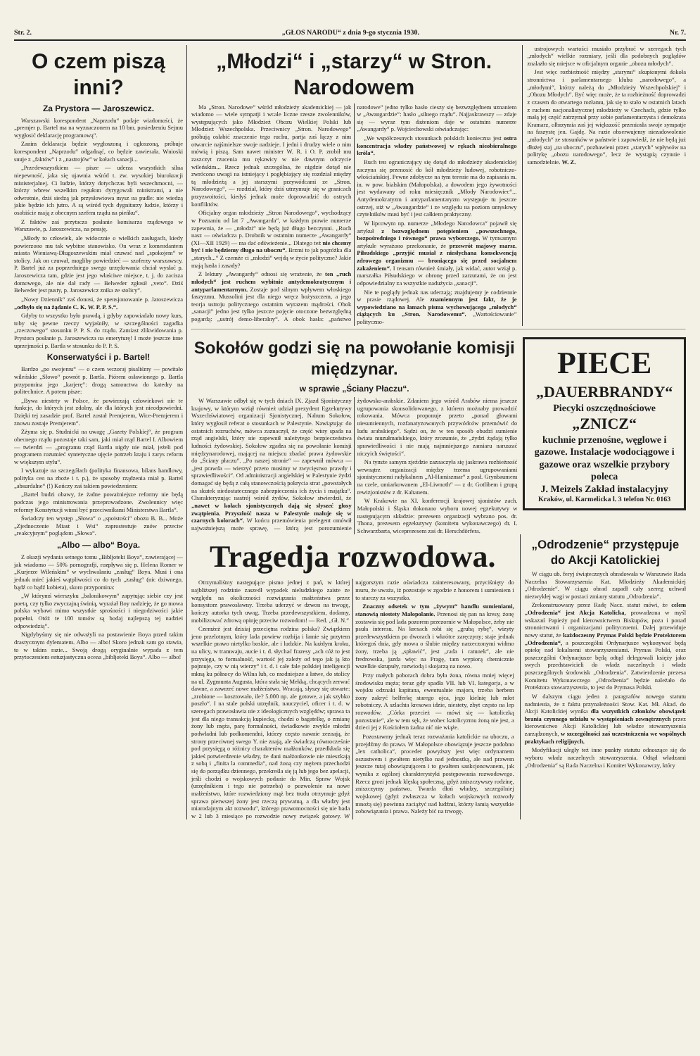Str. 2. „GŁOS NARODU“ z dnia 9-go stycznia 1930. Nr. 7.
O czem piszą inni?
Za Prystora — Jaroszewicz.
Warszawski korespondent „Naprzodu“ podaje wiadomości, że „premjer p. Bartel ma na wyznaczonem na 10 bm. posiedzeniu Sejmu wygłosić deklarację programową“.
Zanim deklaracja będzie wygłoszoną i ogłoszoną, próbuje korespondent „Naprzodu“ odgadnąć, co będzie zawierała. Wnioski snuje z „faktów“ i z „nastrojów“ w kołach sanacji...
„Przedewszystkiem — pisze — uderza wszystkich silna niepewność, jaka się ujawnia wśród t. zw. wysokiej biurokracji ministerjalnej. Ci ludzie, którzy dotychczas byli wszechmocni, — którzy wbrew wszelkim regułom dyrygowali ministrami, a nie odwrotnie, dziś siedzą jak przysłowiowa mysz na pudle: nie wiedzą jakie będzie ich jutro. A są wśród tych dygnitarzy ludzie, którzy i osobiście mają z obecnym szefem rządu na pieńku“.
Z faktów zaś przytacza posłanie komisarza rządowego w Warszawie, p. Jaroszewicza, na pensję.
„Młody to człowiek, ale widocznie o wielkich zasługach, kiedy powierzono mu tak wybitne stanowisko. On wraz z komendantem miasta Wieniawą-Długoszewskim miał czuwać nad „spokojem“ w stolicy. Jak on czuwał, mogliby powiedzieć — szoferzy warszawscy. P. Bartel już za poprzedniego swego urzędowania chciał wysłać p. Jaroszewicza tam, gdzie jest jego właściwe miejsce, t. j. do zacisza domowego, ale nie dał rady — Belweder zgłosił „veto“. Dziś Belweder jest pusty, p. Jaroszewicz znika ze stolicy“.
„Nowy Dziennik“ zaś donosi, że spensjonowanie p. Jaroszewicza „odbyło się na żądanie C. K. W. P. P. S.“.
Gdyby to wszystko było prawdą, i gdyby zapowiadało nowy kurs, toby się pewne rzeczy wyjaśniły, w szczególności zagadka „rzeczowego“ stosunku P. P. S. do rządu. Zamiast zlikwidowania p. Prystora posłanie p. Jaroszewicza na emeryturę! I może jeszcze inne uprzejmości p. Bartla w stosunku do P. P. S.
Konserwatyści i p. Bartel!
Bardzo „po swojemu“ — o czem wczoraj pisaliśmy — powitało wileńskie „Słowo“ powrót p. Bartla. Piórem osławionego p. Bartla przypomina jego „karjerę“: drogą samouctwa do katedry na politechnice. A potem pisze:
„Bywa niestety w Polsce, że powierzają człowiekowi nie te funkcje, do których jest zdolny, ale dla których jest nieodpowiedni. Dzięki tej zasadzie prof. Bartel został Premjerem, Wice-Premjerem i znowu zostaje Premjerem“.
Żżyma się p. Studnicki na uwagę „Gazety Polskiej“, że program obecnego rządu pozostaje taki sam, jaki miał rząd Bartel I. Albowiem — twierdzi — „programu rząd Bartla nigdy nie miał, jeżeli pod programem rozumieć syntetyczne ujęcie potrzeb kraju i zarys reform w większym stylu“.
I wykazuje na szczegółach (polityka finansowa, bilans handlowy, polityka cen na zboże i t. p.), że sposoby rządzenia miał p. Bartel „absurdalne“ (!) Kończy zaś takiem powiedzeniem:
„Bartel budzi obawy, że żadne poważniejsze reformy nie będą podczas jego ministrowania przeprowadzone. Zwolennicy więc reformy Konstytucji winni być przeciwnikami Ministerstwa Bartla“.
Świadczy ten występ „Słowa“ o „spoistości“ obozu B. B... Może „Zjednoczenie Miast i Wsi“ zaprostestuje znów przeciw „reakcyjnym“ poglądom „Słowa“.
„Albo — albo“ Boya.
Z okazji wydania setnego tomu „Bibljoteki Boya“, zawierającej — jak wiadomo — 50% pornografji, rozpływa się p. Helena Romer w „Kurjerze Wileńskim“ w wychwalaniu „zasług“ Boya. Musi i ona jednak mieć jakieś wątpliwości co do tych „zasług“ (nic dziwnego, bądź co bądź kobieta), skoro przypomina:
„W którymś wierszyku „balonikowym“ zapytując siebie czy jest poetą, czy tylko zwyczajną świnią, wyrażał Boy nadzieję, że go mowa polska wybawi mimo wszystkie sprośności i niegodziwości jakie popełni. Otóż te 100 tomów są bodaj najlepszą tej nadziei odpowiedzią“.
Nigdybyśmy się nie odważyli na postawienie Boya przed takim drastycznym dylematem. Albo — albo! Skoro jednak sam go stawia, to w takim razie... Swoją drogą oryginalnie wypada z tem przytoczeniem entuzjastyczna ocena „bibljoteki Boya“. Albo — albo!
„Młodzi“ i „starzy“ w Stron. Narodowem
Ma „Stron. Narodowe“ wśród młodzieży akademickiej — jak wiadomo — wiele sympatji i wcale liczne rzesze zwolenników, występujących jako Młodzież Obozu Wielkiej Polski lub Młodzież Wszechpolska. Przeciwnicy „Stron. Narodowego“ próbują osłabić znaczenie tego ruchu, partja zaś łączy z nim otwarcie najśmielsze swoje nadzieje. I jedni i drudzy wiele o nim mówią i piszą. Sam nawet minister W. R. i O. P. zrobił mu zaszczyt rzucenia mu rękawicy w nie dawnym odczycie wileńskim... Rzecz jednak szczególna, że nigdzie dotąd nie zwrócono uwagi na istniejący i pogłębiający się rozdział między tą młodzieżą a jej starszymi przywódcami ze „Stron. Narodowego“, — rozdział, który dziś utrzymuje się w granicach przyzwoitości, kiedyś jednak może doprowadzić do ostrych konfliktów.
Oficjalny organ młodzieży „Stron Narodowego“, wychodzący w Poznaniu od lat 7 „Awangarda“, w każdym prawie numerze zapewnia, że — „młodzi“ nie będą już długo bezczynni. „Ruch nasz — oświadcza p. Drobnik w ostatnim numerze „Awangardy“ (XI—XII 1929) — ma dać odświeżenie... Dlatego też nie chcemy być i nie będziemy długo na uboczu“. Brzmi to jak pogróżka dla „starych...“ Z czemże ci „młodzi“ wejdą w życie polityczne? Jakie mają hasła i zasady?
Z lektury „Awangardy“ odnosi się wrażenie, że ten „ruch młodych“ jest ruchem wybitnie antydemokratycznym i antyparlamentarnym. Zostaje pod silnym wpływem włoskiego faszyzmu. Mussolini jest dla niego wręcz bożyszczem, a jego teorja ustroju politycznego ostatnim wyrazem mądrości. Obok „sanacji“ jedno jest tylko jeszcze pojęcie otoczone bezwzględną pogardą: „ustrój demo-liberalny“. A obok hasła: „państwo narodowe“ jedno tylko hasło cieszy się bezwzględnem uznaniem w „Awangardzie“: hasło „silnego rządu“. Najjaskrawszy — zdaje się — wyraz tym dażeniom daje w ostatnim numerze „Awangardy“ p. Wojciechowski oświadczając:
„We współczesnych stosunkach polskich konieczna jest ostra koncentracja władzy państwowej w rękach nieobieralnego króla“.
Ruch ten ograniczający się dotąd do młodzieży akademickiej zaczyna się przenosić do kół młodzieży ludowej, robotniczo-włościańskiej. Pewne zdobycze na tym terenie ma do zapisania m. in. w pow. bialskim (Małopolska), a dowodem jego żywotności jest wydawany od roku miesięcznik „Młody Narodowiec“... Antydemokratyzm i antyparlamentaryzm występuje tu jeszcze ostrzej, niż w „Awangardzie“ i ze względu na poziom umysłowy czytelników musi być i jest całkiem praktyczny.
W lipcowym np. numerze „Młodego Narodowca“ pojawił się artykuł z bezwzględnem potępieniem „powszechnego, bezpośredniego i równego“ prawa wyborczego. W tymsamym artykule wyrażono przekonanie, że przewrót majowy marsz. Piłsudskiego „przyjść musiał z niesłychana konsekwencją zdrowego organizmu — broniącego się przed socjalnem zakażeniem“. I tensam również śmiały, jak widać, autor wziął p. marszałka Piłsudskiego w obronę przed zarzutami, że on jest odpowiedzialny za wszystkie nadużycia „sanacji“.
Nie te poglądy jednak nas uderzają; znajdujemy je codziennie w prasie rządowej. Ale znamiennym jest fakt, że je wypowiedziano na łamach pisma wychowującego „młodych“ ciążących ku „Stron. Narodowemu“. „Wartościowanie“ polityczno-
ustrojowych wartości musiało przybrać w szeregach tych „młodych“ wielkie rozmiary, jeśli dla podobnych poglądów znalazło się miejsce w oficjalnym organie „obozu młodych“.
Jest więc rozbieżność między „starymi“ skupionymi dokoła stronnictwa i parlamentarnego klubu „narodowego“, a „młodymi“, którzy należą do „Młodzieży Wszechpolskiej“ i „Obozu Młodych“. Być więc może, że ta rozbieżność doprowadzi z czasem do otwartego rozłamu, jak się to stało w ostatnich latach z ruchem nacjonalistycznej młodzieży w Czechach, gdzie tylko małą jej część zatrzymał przy sobie parlamentarzysta i demokrata Kramarz, olbrzymia zaś jej większość przeniosła swoje sympatje na faszystę jen. Gajdę. Na razie obserwujemy niezadowolenie „młodych“ ze stosunków w państwie i zapowiedź, że nie będą już dłużej staj „na uboczu“, pozbawieni przez „starych“ wpływów na politykę „obozu narodowego“, lecz że wystąpią czynnie i samodzielnie. W. Z.
Sokołów godzi się na powołanie komisji międzynar.
w sprawie „Ściany Płaczu“.
W Warszawie odbył się w tych dniach IX. Zjazd Sjonistyczny krajowy, w którym wziął również udział prezydent Egzekutywy Wszechświatowej organizacji Sjonistycznej, Nahum Sokołow, który wygłosił referat o stosunkach w Palestynie. Nawiązując do ostatnich rozruchów, mówca zaznaczył, że część winy spada na rząd angielski, który nie zapewnił należytego bezpieczeństwa ludności żydowskiej. Sokołow zgadza się na powołanie komisji międzynarodowej, mającej na miejscu zbadać prawa żydowskie do „Ściany płaczu“. „Po naszej stronie“ — zapewnił mówca — „jest prawda — wierzyć przeto musimy w zwycięstwo prawdy i sprawiedliwości“. Od administracji angielskiej w Palestynie żydzi domagać się będą z całą stanowczością pokrycia strat „powstałych na skutek niedostatecznego zabezpieczenia ich życia i majątku“. Charakteryzując nastrój wśród żydów, Sokołow stwierdził, że „nawet w kołach sjonistycznych dają się słyszeć głosy zwątpienia. Przyszłość nasza w Palestynie maluje się w czarnych kolorach“. W końcu przemówienia prelegent omówił najważniejszą może sprawę, — którą jest porozumienie żydowsko-arabskie. Zdaniem jego wśród Arabów niema jeszcze ugrupowania skonsolidowanego, z którem możnaby prowadzić rokowania. Mówca proponuje przeto „ponad głowami niesumiennych, rozfanatyzowanych przywódców przemówić do ludu arabskiego“. Sądzi on, że w ten sposób obudzi sumienie świata muzułmańskiego, który zrozumie, że „żydzi żądają tylko sprawiedliwości i nie mają najmniejszego zamiaru naruszać niczyich świętości“.
Na tymże samym zjeździe zaznaczyła się jaskrawa rozbieżność wewnątrz organizacji między trzema ugrupowaniami sjonistycznemi radykalnem „Al-Hamiszmar“ z posł. Grynbaumem na czele, umiarkowanem „El-Liwnoth“ — z dr. Gotlibem i grupą rewizjonistów z dr. Kahanem.
W Krakowie na XI. konferencji krajowej sjonistów zach. Małopolski i Śląska dokonano wyboru nowej egzekutywy w następującym składzie: prezesem organizacji wybrano pos. dr. Thona, prezesem egzekutywy (komitetu wykonawczego) dr. I. Schwarzbarta, wiceprezesem zaś dr. Herschdörfera.
PIECE
„DAUERBRANDY“
Piecyki oszczędnościowe
„ZNICZ“
kuchnie przenośne, węglowe i gazowe. Instalacje wodociągowe i gazowe oraz wszelkie przybory
poleca
J. Meizels Zakład instalacyjny
Kraków, ul. Karmelicka l. 3 telefon Nr. 0163
Tragedja rozwodowa.
Otrzymaliśmy następujące pismo jednej z pań, w której najbliższej rodzinie zaszedł wypadek nieludzkiego zaiste ze względu na okoliczności rozwiązania małżeństwa przez konsystorz prawosławny. Trzeba uderzyć w dzwon na trwogę, kończy autorka tych uwag. Trzeba przedewszystkiem, dodamy, mobilizować zdrową opinję przeciw rozwodom! — Red. „Gł. N.“
Czemżeż jest dzisiaj przeciętna rodzina polska? Związkiem jeno przelotnym, który lada powiew rozbija i łamie się przytem wszelkie prawo nietylko boskie, ale i ludzkie. Na każdym kroku, na ulicy, w tramwaju, aucie i t. d. słychać frazesy „ach cóż to jest przysięga, to formalność, wartość jej zależy od tego jak ją kto pojmuje, czy w nią wierzy“ i t. d. i całe fale polskiej inteligencji mkną ku północy do Wilna lub, co modniejsze a łatwe, do stolicy na ul. Zygmunta Augusta, która stała się Mekką, chcących zerwać dawne, a zawrzeć nowe małżeństwo. Wracają, słyszy się otwarte: „zrobione — kosztowało, ile? 5.000 np. ale gotowe, a jak szybko poszło“. I na stale polski urzędnik, nauczyciel, oficer i t. d. w szeregach prawosławia nie z ideologicznych względów; sprawa ta jest dla niego transakcją kupiecką, chodzi o bagatelkę, o zmianę żony lub męża, parę formalności, świadkowie zwykle młodzi podwładni lub podkomendni, którzy często nawnie zeznają, że strony przeciwnej swego Y. nie znają, ale świadczą równocześnie pod przysięgą o różnicy charakterów małżonków, przedkłada się jakieś potwierdzenie władzy, że dani małżonkowie nie mieszkają z sobą i „finita la commedia“, nad żoną czy mężem przechodzi się do porządku dziennego, przekreśla się ją lub jego bez apelacji, jeśli chodzi o wojskowych podanie do Min. Spraw Wojsk (urzędnikiem i tego nie potrzeba) o pozwolenie na nowe małżeństwo, które rozwiedziony mąż bez trudu otrzymuje gdyż sprawa pierwszej żony jest rzeczą prywatną, a dla władzy jest miarodajnym akt rozwodu“, którego prawomocności się nie bada w 2 lub 3 miesiące po rozwodzie nowy związek gotowy. W najgorszym razie oświadcza zainteresowany, przyciśnięty do muru, że uważa, iż pozostaje w zgodzie z honorem i sumieniem i to starczy za wszystko.
Znaczny odsetek w tym „żywym“ handlu sumieniami, stanowią niestety Małopolanie. Przenosi się pan na kresy, żonę zostawia się pod lada pozorem przezornie w Małopolsce, żeby nie psuła interesu. Na kresach robi się „grubą rybę“, wizyty przedewszystkiem po dworach i wkrótce zaręczyny; staje jednak któregoś dnia, gdy mowa o ślubie między narzeczonymi widmo żony, trzeba ją „spławić“, jest „rada i ratunek“, ale nie fredrowska, jazda więc na Pragę, tam wypiorą chemicznie wszelkie skrupuły, rozwiodą i skojarzą na nowo.
Przy małych poborach dobra była żona, równa mniej więcej środowisku męża; teraz gdy spadła VII. lub VI. kategorja, a w wojsku odznaki kapitana, ewentualnie majora, trzeba herbem żony zakryć belferkę starego ojca, jego kielnię lub młot robotniczy. A szlachta kresowa idzie, niestety, zbyt często na lep rozwodów. „Córka przecież — mówi się — katoliczką pozostanie“, ale w tem sęk, że wobec katolicyzmu żoną nie jest, a dzieci jej z Kościołem żadna nić nie wiąże.
Pozostawmy jednak teraz rozważania katolickie na uboczu, a przejdźmy do prawa. W Małopolsce obowiązuje jeszcze podobno „lex catholica“, proceder powyższy jest więc ordynarnem oszustwem i gwałtem nietylko nad jednostką, ale nad prawem jeszcze tutaj obowiązującem i to gwałtem sankcjonowanem, jak wynika z ogólnej charakterystyki postępowania rozwodowego. Rzecz grozi jednak klęską społeczną, gdyż zniszczywszy rodzinę, zniszczymy państwo. Twarda dłoń władzy, szczególniej wojskowej (gdyż zwłaszcza w kołach wojskowych rozwody mnożą się) powinna zaciążyć nad ludźmi, którzy łamią wszystkie zobowiązania i prawa. Należy bić na trwogę.
„Odrodzenie“ przystępuje do Akcji Katolickiej
W ciągu ub. feryj świątecznych obradowała w Warszawie Rada Naczelna Stowarzyszenia Kat. Młodzieży Akademickiej „Odrodzenie“. W ciągu obrad zapadł cały szereg uchwał niezwykłej wagi w postaci zmiany statutu „Odrodzenia“.
Zrekonstruowany przez Radę Nacz. statut mówi, że celem „Odrodzenia“ jest Akcja Katolicka, prowadzona w myśl wskazań Papieży pod kierownictwem Biskupów, poza i ponad stronnictwami i organizacjami politycznemi. Dalej przewiduje nowy statut, że każdoczesny Prymas Polski będzie Protektorem „Odrodzenia“, a poszczególni Ordynarjusze wykonywać będą opiekę nad lokalnemi stowarzyszeniami. Prymas Polski, oraz poszczególni Ordynarjusze będą odtąd delegowali księży jako swych przedstawicieli do władz naczelnych i władz poszczególnych środowisk „Odrodzenia“. Zatwierdzenie prezesa Komitetu Wykonawczego „Odrodzenia“ będzie należało do Protektora stowarzyszenia, to jest do Prymasa Polski.
W dalszym ciągu jeden z paragrafów nowego statutu nadmienia, że z faktu przynależności Stow. Kat. Mł. Akad. do Akcji Katolickiej wynika dla wszystkich członków obowiązek brania czynnego udziału w wystąpieniach zewnętrznych przez kierownictwo Akcji Katolickiej lub władze stowarzyszenia zarządzonych, w szczególności zaś uczestniczenia we wspólnych praktykach religijnych.
Modyfikacji uległy też inne punkty statutu odnoszące się do wyboru władz naczelnych stowarzyszenia. Odtąd władzami „Odrodzenia“ są Rada Naczelna i Komitet Wykonawczy, który